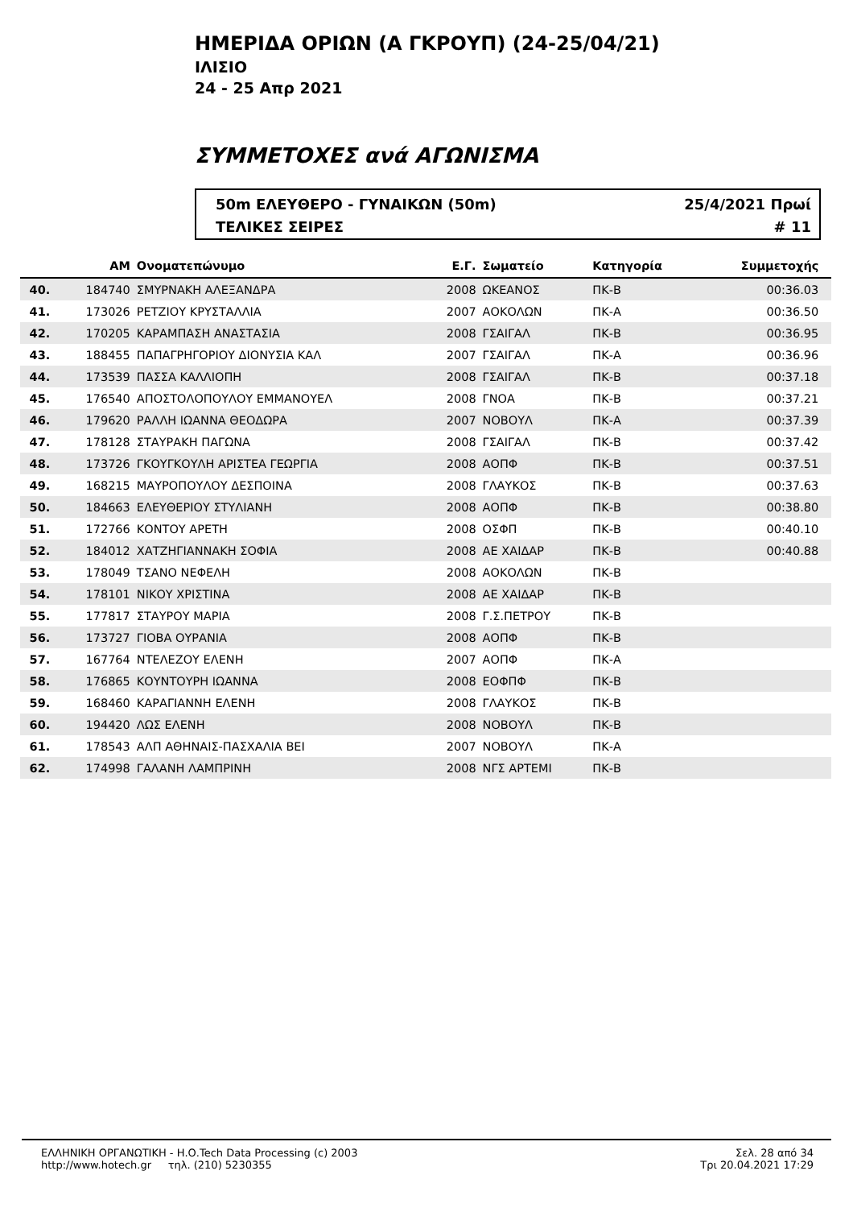ΗΜΕΡΙΔΑ ΟΡΙΩΝ (Α ΓΚΡΟΥΠ) (24-25/04/21)
ΙΛΙΣΙΟ
24 - 25 Απρ 2021
ΣΥΜΜΕΤΟΧΕΣ ανά ΑΓΩΝΙΣΜΑ
50m ΕΛΕΥΘΕΡΟ - ΓΥΝΑΙΚΩΝ (50m) 25/4/2021 Πρωί
ΤΕΛΙΚΕΣ ΣΕΙΡΕΣ # 11
| | ΑΜ | Ονοματεπώνυμο | Ε.Γ. | Σωματείο | Κατηγορία | Συμμετοχής | |
| --- | --- | --- | --- | --- | --- | --- | --- |
| 40. | 184740 | ΣΜΥΡΝΑΚΗ ΑΛΕΞΑΝΔΡΑ | 2008 | ΩΚΕΑΝΟΣ | ΠΚ-Β | 00:36.03 | |
| 41. | 173026 | ΡΕΤΖΙΟΥ ΚΡΥΣΤΑΛΛΙΑ | 2007 | ΑΟΚΟΛΩΝ | ΠΚ-Α | 00:36.50 | |
| 42. | 170205 | ΚΑΡΑΜΠΑΣΗ ΑΝΑΣΤΑΣΙΑ | 2008 | ΓΣΑΙΓΑΛ | ΠΚ-Β | 00:36.95 | |
| 43. | 188455 | ΠΑΠΑΓΡΗΓΟΡΙΟΥ ΔΙΟΝΥΣΙΑ ΚΑΛ | 2007 | ΓΣΑΙΓΑΛ | ΠΚ-Α | 00:36.96 | |
| 44. | 173539 | ΠΑΣΣΑ ΚΑΛΛΙΟΠΗ | 2008 | ΓΣΑΙΓΑΛ | ΠΚ-Β | 00:37.18 | |
| 45. | 176540 | ΑΠΟΣΤΟΛΟΠΟΥΛΟΥ ΕΜΜΑΝΟΥΕΛ | 2008 | ΓΝΟΑ | ΠΚ-Β | 00:37.21 | |
| 46. | 179620 | ΡΑΛΛΗ ΙΩΑΝΝΑ ΘΕΟΔΩΡΑ | 2007 | ΝΟΒΟΥΛ | ΠΚ-Α | 00:37.39 | |
| 47. | 178128 | ΣΤΑΥΡΑΚΗ ΠΑΓΩΝΑ | 2008 | ΓΣΑΙΓΑΛ | ΠΚ-Β | 00:37.42 | |
| 48. | 173726 | ΓΚΟΥΓΚΟΥΛΗ ΑΡΙΣΤΕΑ ΓΕΩΡΓΙΑ | 2008 | ΑΟΠΦ | ΠΚ-Β | 00:37.51 | |
| 49. | 168215 | ΜΑΥΡΟΠΟΥΛΟΥ ΔΕΣΠΟΙΝΑ | 2008 | ΓΛΑΥΚΟΣ | ΠΚ-Β | 00:37.63 | |
| 50. | 184663 | ΕΛΕΥΘΕΡΙΟΥ ΣΤΥΛΙΑΝΗ | 2008 | ΑΟΠΦ | ΠΚ-Β | 00:38.80 | |
| 51. | 172766 | ΚΟΝΤΟΥ ΑΡΕΤΗ | 2008 | ΟΣΦΠ | ΠΚ-Β | 00:40.10 | |
| 52. | 184012 | ΧΑΤΖΗΓΙΑΝΝΑΚΗ ΣΟΦΙΑ | 2008 | ΑΕ ΧΑΙΔΑΡ | ΠΚ-Β | 00:40.88 | |
| 53. | 178049 | ΤΣΑΝΟ ΝΕΦΕΛΗ | 2008 | ΑΟΚΟΛΩΝ | ΠΚ-Β | | |
| 54. | 178101 | ΝΙΚΟΥ ΧΡΙΣΤΙΝΑ | 2008 | ΑΕ ΧΑΙΔΑΡ | ΠΚ-Β | | |
| 55. | 177817 | ΣΤΑΥΡΟΥ ΜΑΡΙΑ | 2008 | Γ.Σ.ΠΕΤΡΟΥ | ΠΚ-Β | | |
| 56. | 173727 | ΓΙΟΒΑ ΟΥΡΑΝΙΑ | 2008 | ΑΟΠΦ | ΠΚ-Β | | |
| 57. | 167764 | ΝΤΕΛΕΖΟΥ ΕΛΕΝΗ | 2007 | ΑΟΠΦ | ΠΚ-Α | | |
| 58. | 176865 | ΚΟΥΝΤΟΥΡΗ ΙΩΑΝΝΑ | 2008 | ΕΟΦΠΦ | ΠΚ-Β | | |
| 59. | 168460 | ΚΑΡΑΓΙΑΝΝΗ ΕΛΕΝΗ | 2008 | ΓΛΑΥΚΟΣ | ΠΚ-Β | | |
| 60. | 194420 | ΛΩΣ ΕΛΕΝΗ | 2008 | ΝΟΒΟΥΛ | ΠΚ-Β | | |
| 61. | 178543 | ΑΛΠ ΑΘΗΝΑΙΣ-ΠΑΣΧΑΛΙΑ ΒΕΙ | 2007 | ΝΟΒΟΥΛ | ΠΚ-Α | | |
| 62. | 174998 | ΓΑΛΑΝΗ ΛΑΜΠΡΙΝΗ | 2008 | ΝΓΣ ΑΡΤΕΜΙ | ΠΚ-Β | | |
ΕΛΛΗΝΙΚΗ ΟΡΓΑΝΩΤΙΚΗ - Η.Ο.Tech Data Processing (c) 2003
http://www.hotech.gr τηλ. (210) 5230355
Σελ. 28 από 34
Τρι 20.04.2021 17:29